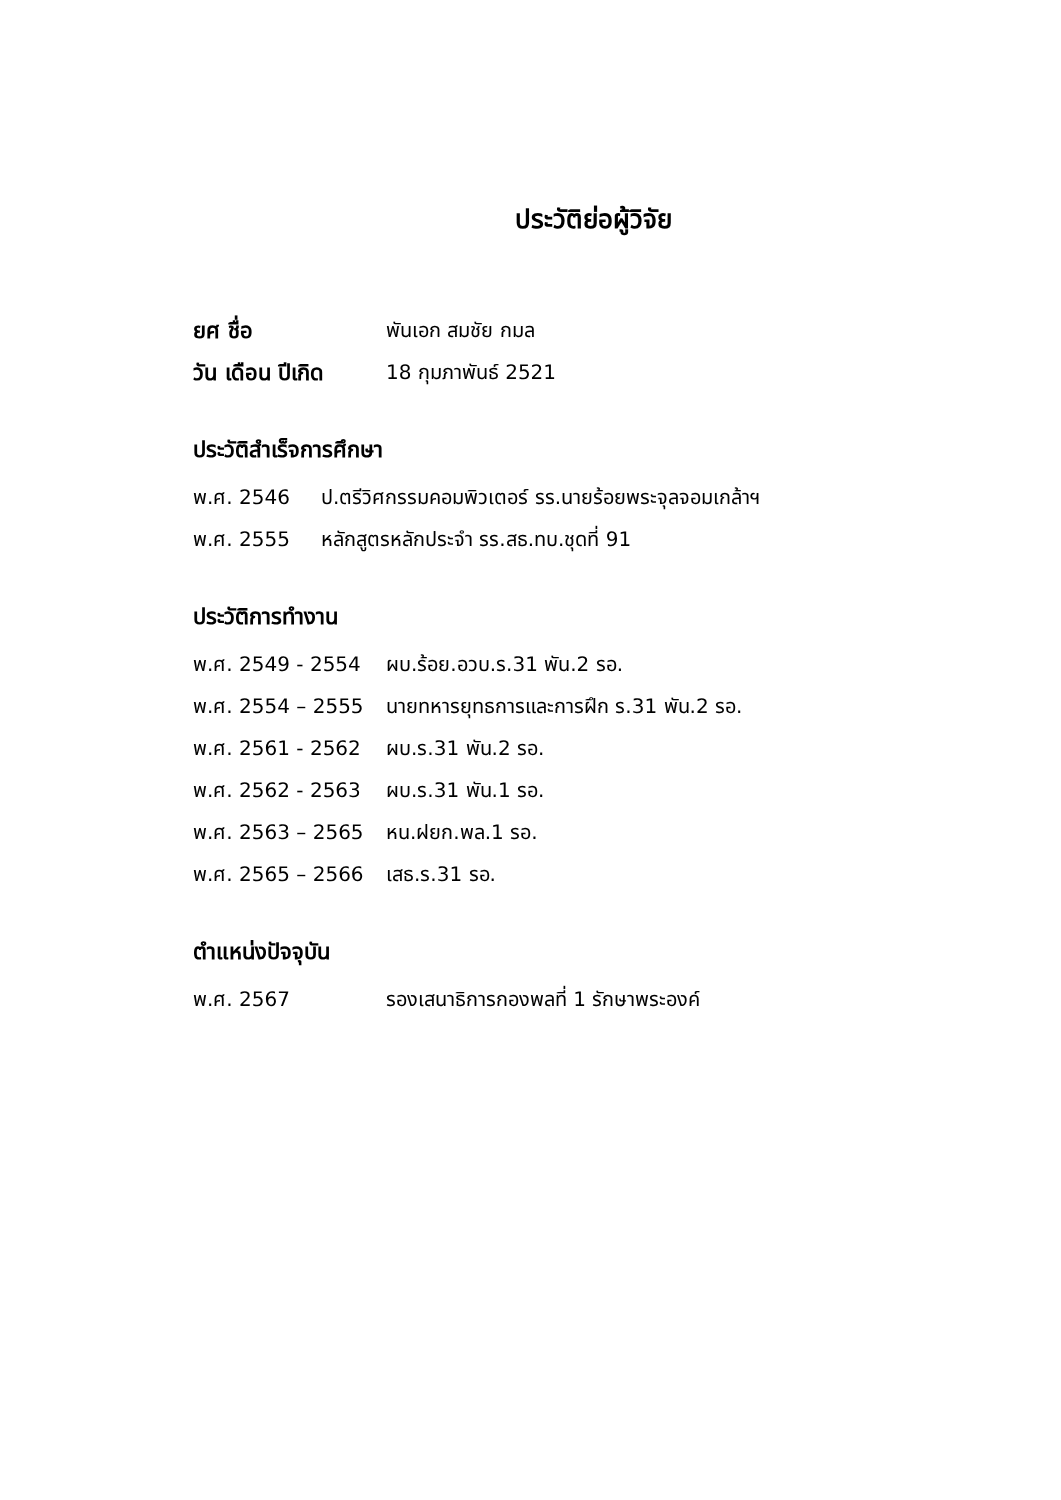ประวัติย่อผู้วิจัย
ยศ ชื่อ พันเอก สมชัย กมล
วัน เดือน ปีเกิด 18 กุมภาพันธ์ 2521
ประวัติสำเร็จการศึกษา
พ.ศ. 2546 ป.ตรีวิศกรรมคอมพิวเตอร์ รร.นายร้อยพระจุลจอมเกล้าฯ
พ.ศ. 2555 หลักสูตรหลักประจำ รร.สธ.ทบ.ชุดที่ 91
ประวัติการทำงาน
พ.ศ. 2549 - 2554 ผบ.ร้อย.อวบ.ร.31 พัน.2 รอ.
พ.ศ. 2554 – 2555 นายทหารยุทธการและการฝึก ร.31 พัน.2 รอ.
พ.ศ. 2561 - 2562 ผบ.ร.31 พัน.2 รอ.
พ.ศ. 2562 - 2563 ผบ.ร.31 พัน.1 รอ.
พ.ศ. 2563 – 2565 หน.ฝยก.พล.1 รอ.
พ.ศ. 2565 – 2566 เสธ.ร.31 รอ.
ตำแหน่งปัจจุบัน
พ.ศ. 2567 รองเสนาธิการกองพลที่ 1 รักษาพระองค์